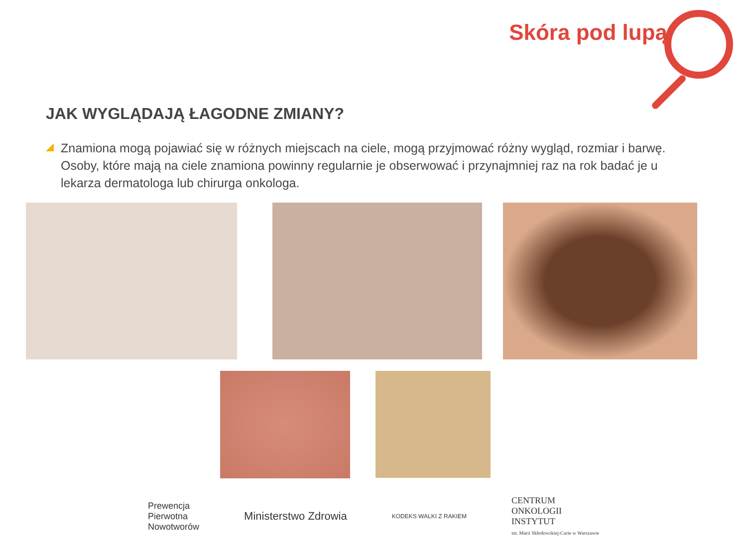Skóra pod lupą
JAK WYGLĄDAJĄ ŁAGODNE ZMIANY?
Znamiona mogą pojawiać się w różnych miejscach na ciele, mogą przyjmować różny wygląd, rozmiar i barwę. Osoby, które mają na ciele znamiona powinny regularnie je obserwować i przynajmniej raz na rok badać je u lekarza dermatologa lub chirurga onkologa.
Prewencja
Pierwotna
Nowotworów
Ministerstwo Zdrowia
KODEKS WALKI Z RAKIEM
CENTRUM
ONKOLOGII
INSTYTUT
im. Marii Skłodowskiej-Curie w Warszawie